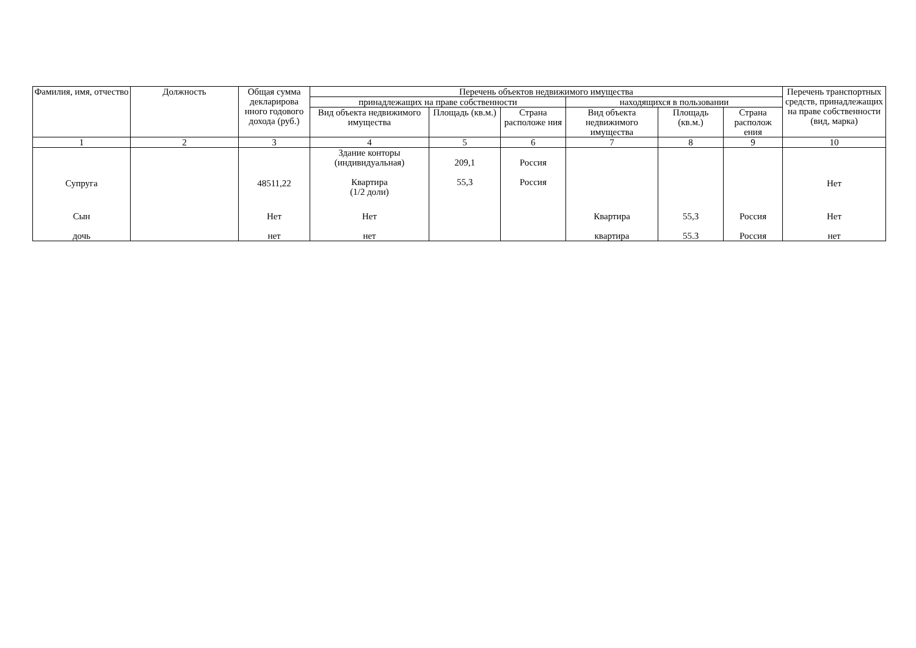| Фамилия, имя, отчество | Должность | Общая сумма декларирова нного годового дохода (руб.) | Перечень объектов недвижимого имущества | | | | | | Перечень транспортных средств, принадлежащих на праве собственности (вид, марка) |
| --- | --- | --- | --- | --- | --- | --- | --- | --- | --- |
| | | | принадлежащих на праве собственности | | | находящихся в пользовании | | | |
| | | | Вид объекта недвижимого имущества | Площадь (кв.м.) | Страна расположе ния | Вид объекта недвижимого имущества | Площадь (кв.м.) | Страна располож ения | |
| 1 | 2 | 3 | 4 | 5 | 6 | 7 | 8 | 9 | 10 |
| Супруга | | 48511,22 | Здание конторы (индивидуальная) Квартира (1/2 доли) | 209,1 55,3 | Россия Россия | | | | Нет |
| Сын | | Нет | Нет | | | Квартира | 55,3 | Россия | Нет |
| дочь | | нет | нет | | | квартира | 55.3 | Россия | нет |